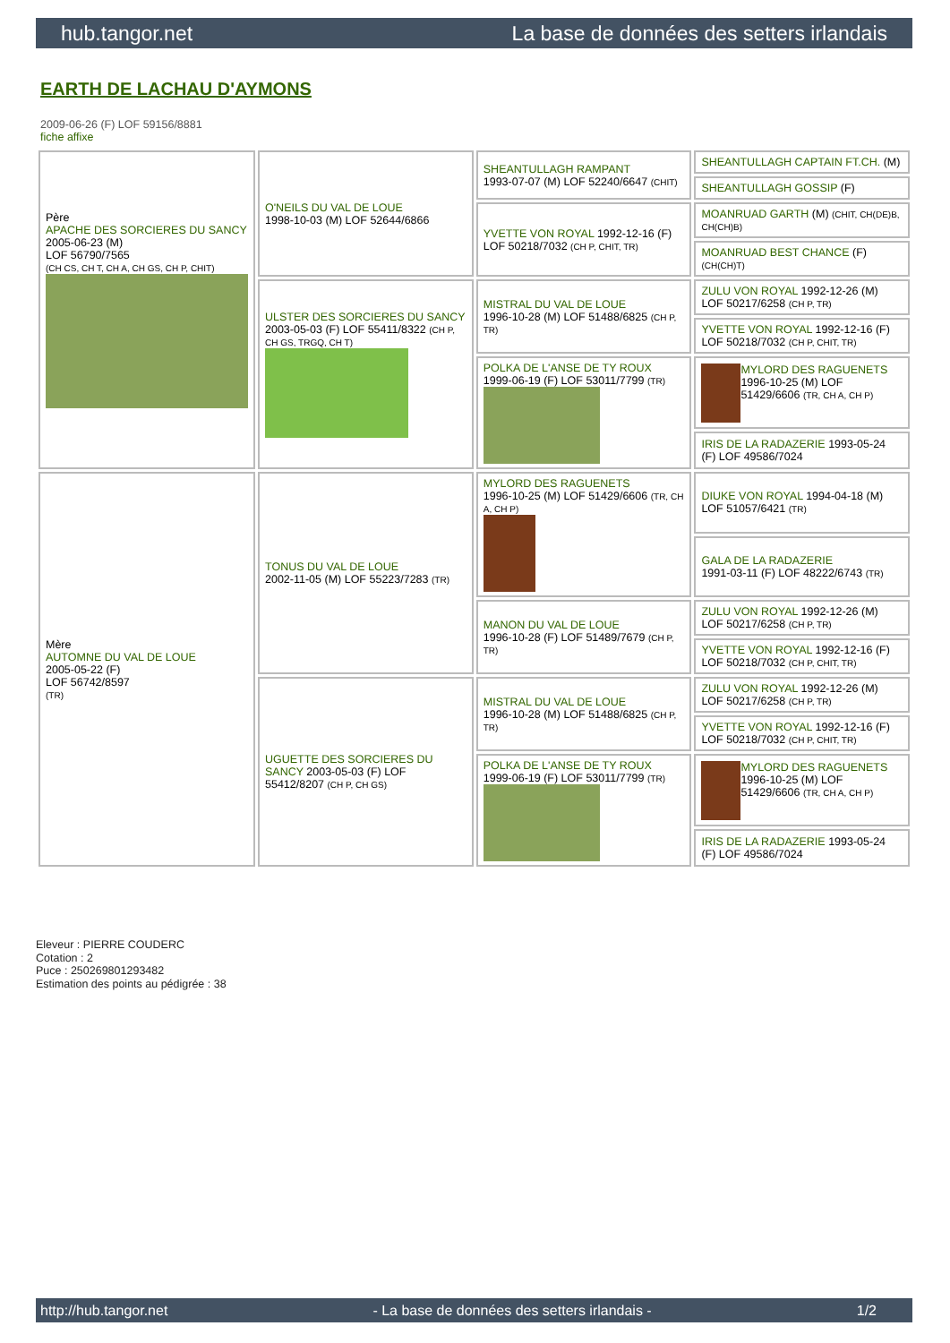hub.tangor.net La base de données des setters irlandais
EARTH DE LACHAU D'AYMONS
2009-06-26 (F) LOF 59156/8881
fiche affixe
| Père APACHE DES SORCIERES DU SANCY 2005-06-23 (M) LOF 56790/7565 (CH CS, CH T, CH A, CH GS, CH P, CHIT) | O'NEILS DU VAL DE LOUE 1998-10-03 (M) LOF 52644/6866 | SHEANTULLAGH RAMPANT 1993-07-07 (M) LOF 52240/6647 (CHIT) | SHEANTULLAGH CAPTAIN FT.CH. (M) |
| | | | SHEANTULLAGH GOSSIP (F) |
| | | YVETTE VON ROYAL 1992-12-16 (F) LOF 50218/7032 (CH P, CHIT, TR) | MOANRUAD GARTH (M) (CHIT, CH(DE)B, CH(CH)B) |
| | | | MOANRUAD BEST CHANCE (F) (CH(CH)T) |
| | ULSTER DES SORCIERES DU SANCY 2003-05-03 (F) LOF 55411/8322 (CH P, CH GS, TRGQ, CH T) | MISTRAL DU VAL DE LOUE 1996-10-28 (M) LOF 51488/6825 (CH P, TR) | ZULU VON ROYAL 1992-12-26 (M) LOF 50217/6258 (CH P, TR) |
| | | | YVETTE VON ROYAL 1992-12-16 (F) LOF 50218/7032 (CH P, CHIT, TR) |
| | | POLKA DE L'ANSE DE TY ROUX 1999-06-19 (F) LOF 53011/7799 (TR) | MYLORD DES RAGUENETS 1996-10-25 (M) LOF 51429/6606 (TR, CH A, CH P) |
| | | | IRIS DE LA RADAZERIE 1993-05-24 (F) LOF 49586/7024 |
| Mère AUTOMNE DU VAL DE LOUE 2005-05-22 (F) LOF 56742/8597 (TR) | TONUS DU VAL DE LOUE 2002-11-05 (M) LOF 55223/7283 (TR) | MYLORD DES RAGUENETS 1996-10-25 (M) LOF 51429/6606 (TR, CH A, CH P) | DIUKE VON ROYAL 1994-04-18 (M) LOF 51057/6421 (TR) |
| | | | GALA DE LA RADAZERIE 1991-03-11 (F) LOF 48222/6743 (TR) |
| | | MANON DU VAL DE LOUE 1996-10-28 (F) LOF 51489/7679 (CH P, TR) | ZULU VON ROYAL 1992-12-26 (M) LOF 50217/6258 (CH P, TR) |
| | | | YVETTE VON ROYAL 1992-12-16 (F) LOF 50218/7032 (CH P, CHIT, TR) |
| | UGUETTE DES SORCIERES DU SANCY 2003-05-03 (F) LOF 55412/8207 (CH P, CH GS) | MISTRAL DU VAL DE LOUE 1996-10-28 (M) LOF 51488/6825 (CH P, TR) | ZULU VON ROYAL 1992-12-26 (M) LOF 50217/6258 (CH P, TR) |
| | | | YVETTE VON ROYAL 1992-12-16 (F) LOF 50218/7032 (CH P, CHIT, TR) |
| | | POLKA DE L'ANSE DE TY ROUX 1999-06-19 (F) LOF 53011/7799 (TR) | MYLORD DES RAGUENETS 1996-10-25 (M) LOF 51429/6606 (TR, CH A, CH P) |
| | | | IRIS DE LA RADAZERIE 1993-05-24 (F) LOF 49586/7024 |
Eleveur : PIERRE COUDERC
Cotation : 2
Puce : 250269801293482
Estimation des points au pédigrée : 38
http://hub.tangor.net - La base de données des setters irlandais - 1/2